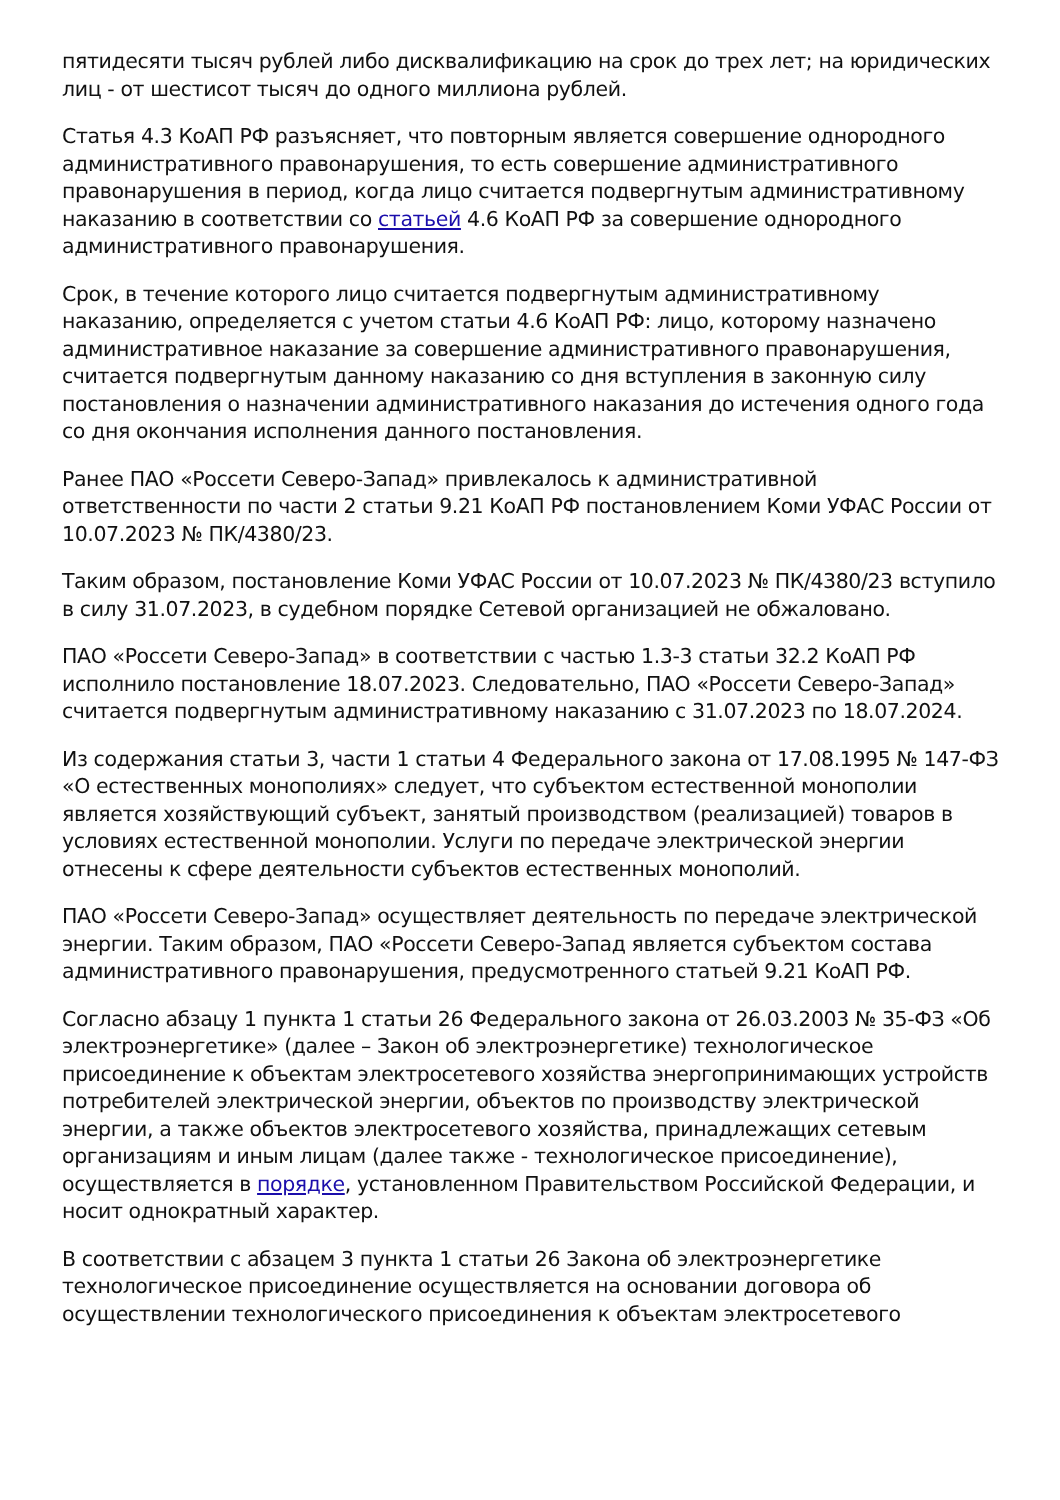пятидесяти тысяч рублей либо дисквалификацию на срок до трех лет; на юридических лиц - от шестисот тысяч до одного миллиона рублей.
Статья 4.3 КоАП РФ разъясняет, что повторным является совершение однородного административного правонарушения, то есть совершение административного правонарушения в период, когда лицо считается подвергнутым административному наказанию в соответствии со статьей 4.6 КоАП РФ за совершение однородного административного правонарушения.
Срок, в течение которого лицо считается подвергнутым административному наказанию, определяется с учетом статьи 4.6 КоАП РФ: лицо, которому назначено административное наказание за совершение административного правонарушения, считается подвергнутым данному наказанию со дня вступления в законную силу постановления о назначении административного наказания до истечения одного года со дня окончания исполнения данного постановления.
Ранее ПАО «Россети Северо-Запад» привлекалось к административной ответственности по части 2 статьи 9.21 КоАП РФ постановлением Коми УФАС России от 10.07.2023 № ПК/4380/23.
Таким образом, постановление Коми УФАС России от 10.07.2023 № ПК/4380/23 вступило в силу 31.07.2023, в судебном порядке Сетевой организацией не обжаловано.
ПАО «Россети Северо-Запад» в соответствии с частью 1.3-3 статьи 32.2 КоАП РФ исполнило постановление 18.07.2023. Следовательно, ПАО «Россети Северо-Запад» считается подвергнутым административному наказанию с 31.07.2023 по 18.07.2024.
Из содержания статьи 3, части 1 статьи 4 Федерального закона от 17.08.1995 № 147-ФЗ «О естественных монополиях» следует, что субъектом естественной монополии является хозяйствующий субъект, занятый производством (реализацией) товаров в условиях естественной монополии. Услуги по передаче электрической энергии отнесены к сфере деятельности субъектов естественных монополий.
ПАО «Россети Северо-Запад» осуществляет деятельность по передаче электрической энергии. Таким образом, ПАО «Россети Северо-Запад является субъектом состава административного правонарушения, предусмотренного статьей 9.21 КоАП РФ.
Согласно абзацу 1 пункта 1 статьи 26 Федерального закона от 26.03.2003 № 35-ФЗ «Об электроэнергетике» (далее – Закон об электроэнергетике) технологическое присоединение к объектам электросетевого хозяйства энергопринимающих устройств потребителей электрической энергии, объектов по производству электрической энергии, а также объектов электросетевого хозяйства, принадлежащих сетевым организациям и иным лицам (далее также - технологическое присоединение), осуществляется в порядке, установленном Правительством Российской Федерации, и носит однократный характер.
В соответствии с абзацем 3 пункта 1 статьи 26 Закона об электроэнергетике технологическое присоединение осуществляется на основании договора об осуществлении технологического присоединения к объектам электросетевого